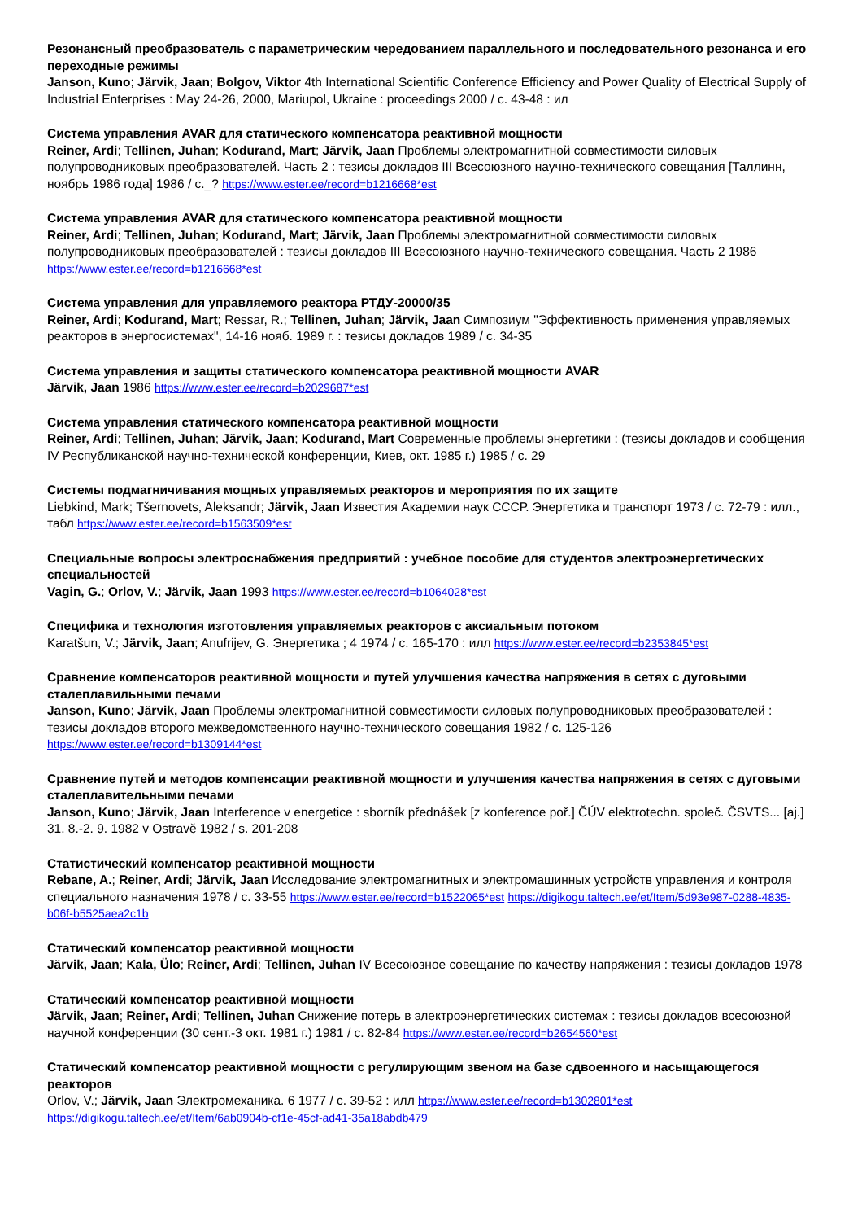Резонансный преобразователь с параметрическим чередованием параллельного и последовательного резонанса и его переходные режимы
Janson, Kuno; Järvik, Jaan; Bolgov, Viktor 4th International Scientific Conference Efficiency and Power Quality of Electrical Supply of Industrial Enterprises : May 24-26, 2000, Mariupol, Ukraine : proceedings 2000 / c. 43-48 : ил
Система управления AVAR для статического компенсатора реактивной мощности
Reiner, Ardi; Tellinen, Juhan; Kodurand, Mart; Järvik, Jaan Проблемы электромагнитной совместимости силовых полупроводниковых преобразователей. Часть 2 : тезисы докладов III Всесоюзного научно-технического совещания [Таллинн, ноябрь 1986 года] 1986 / с._? https://www.ester.ee/record=b1216668*est
Система управления AVAR для статического компенсатора реактивной мощности
Reiner, Ardi; Tellinen, Juhan; Kodurand, Mart; Järvik, Jaan Проблемы электромагнитной совместимости силовых полупроводниковых преобразователей : тезисы докладов III Всесоюзного научно-технического совещания. Часть 2 1986 https://www.ester.ee/record=b1216668*est
Система управления для управляемого реактора РТДУ-20000/35
Reiner, Ardi; Kodurand, Mart; Ressar, R.; Tellinen, Juhan; Järvik, Jaan Симпозиум "Эффективность применения управляемых реакторов в энергосистемах", 14-16 нояб. 1989 г. : тезисы докладов 1989 / с. 34-35
Система управления и защиты статического компенсатора реактивной мощности AVAR
Järvik, Jaan 1986 https://www.ester.ee/record=b2029687*est
Система управления статического компенсатора реактивной мощности
Reiner, Ardi; Tellinen, Juhan; Järvik, Jaan; Kodurand, Mart Современные проблемы энергетики : (тезисы докладов и сообщения IV Республиканской научно-технической конференции, Киев, окт. 1985 г.) 1985 / с. 29
Системы подмагничивания мощных управляемых реакторов и мероприятия по их защите
Liebkind, Mark; Tšernovets, Aleksandr; Järvik, Jaan Известия Академии наук СССР. Энергетика и транспорт 1973 / с. 72-79 : илл., табл https://www.ester.ee/record=b1563509*est
Специальные вопросы электроснабжения предприятий : учебное пособие для студентов электроэнергетических специальностей
Vagin, G.; Orlov, V.; Järvik, Jaan 1993 https://www.ester.ee/record=b1064028*est
Специфика и технология изготовления управляемых реакторов с аксиальным потоком
Karatšun, V.; Järvik, Jaan; Anufrijev, G. Энергетика ; 4 1974 / c. 165-170 : илл https://www.ester.ee/record=b2353845*est
Сравнение компенсаторов реактивной мощности и путей улучшения качества напряжения в сетях с дуговыми сталеплавильными печами
Janson, Kuno; Järvik, Jaan Проблемы электромагнитной совместимости силовых полупроводниковых преобразователей : тезисы докладов второго межведомственного научно-технического совещания 1982 / с. 125-126 https://www.ester.ee/record=b1309144*est
Сравнение путей и методов компенсации реактивной мощности и улучшения качества напряжения в сетях с дуговыми сталеплавительными печами
Janson, Kuno; Järvik, Jaan Interference v energetice : sborník přednášek [z konference poř.] ČÚV elektrotechn. společ. ČSVTS... [aj.] 31. 8.-2. 9. 1982 v Ostravě 1982 / s. 201-208
Статистический компенсатор реактивной мощности
Rebane, A.; Reiner, Ardi; Järvik, Jaan Исследование электромагнитных и электромашинных устройств управления и контроля специального назначения 1978 / с. 33-55 https://www.ester.ee/record=b1522065*est https://digikogu.taltech.ee/et/Item/5d93e987-0288-4835-b06f-b5525aea2c1b
Статический компенсатор реактивной мощности
Järvik, Jaan; Kala, Ülo; Reiner, Ardi; Tellinen, Juhan IV Всесоюзное совещание по качеству напряжения : тезисы докладов 1978
Статический компенсатор реактивной мощности
Järvik, Jaan; Reiner, Ardi; Tellinen, Juhan Снижение потерь в электроэнергетических системах : тезисы докладов всесоюзной научной конференции (30 сент.-3 окт. 1981 г.) 1981 / с. 82-84 https://www.ester.ee/record=b2654560*est
Статический компенсатор реактивной мощности с регулирующим звеном на базе сдвоенного и насыщающегося реакторов
Orlov, V.; Järvik, Jaan Электромеханика. 6 1977 / с. 39-52 : илл https://www.ester.ee/record=b1302801*est https://digikogu.taltech.ee/et/Item/6ab0904b-cf1e-45cf-ad41-35a18abdb479